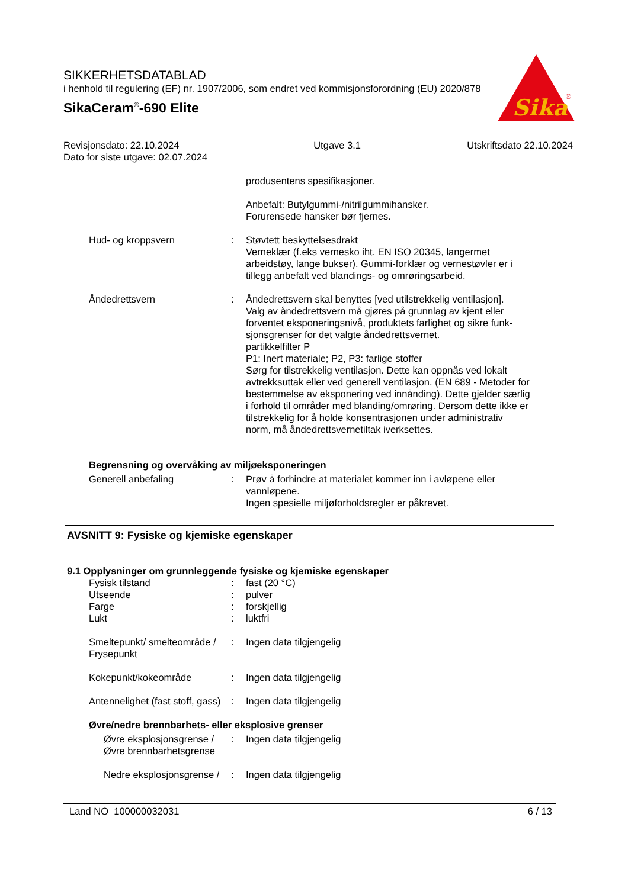SIKKERHETSDATABLAD
i henhold til regulering (EF) nr. 1907/2006, som endret ved kommisjonsforordning (EU) 2020/878
SikaCeram<sup>®</sup>-690 Elite
Sika
®
Revisjonsdato: 22.10.2024
Dato for siste utgave: 02.07.2024
Utgave 3.1 Utskriftsdato 22.10.2024
produsentens spesifikasjoner.
Anbefalt: Butylgummi-/nitrilgummihansker.
Forurensede hansker bør fjernes.
Hud- og kroppsvern : Støvtett beskyttelsesdrakt
Verneklær (f.eks vernesko iht. EN ISO 20345, langermet arbeidstøy, lange bukser). Gummi-forklær og vernestøvler er i tillegg anbefalt ved blandings- og omrøringsarbeid.
Åndedrettsvern : Åndedrettsvern skal benyttes [ved utilstrekkelig ventilasjon].
Valg av åndedrettsvern må gjøres på grunnlag av kjent eller forventet eksponeringsnivå, produktets farlighet og sikre funk-sjonsgrenser for det valgte åndedrettsvernet.
partikkelfilter P
P1: Inert materiale; P2, P3: farlige stoffer
Sørg for tilstrekkelig ventilasjon. Dette kan oppnås ved lokalt avtrekksuttak eller ved generell ventilasjon. (EN 689 - Metoder for bestemmelse av eksponering ved innånding). Dette gjelder særlig i forhold til områder med blanding/omrøring. Dersom dette ikke er tilstrekkelig for å holde konsentrasjonen under administrativ norm, må åndedrettsvernetiltak iverksettes.
Begrensning og overvåking av miljøeksponeringen
Generell anbefaling : Prøv å forhindre at materialet kommer inn i avløpene eller vannløpene.
Ingen spesielle miljøforholdsregler er påkrevet.
AVSNITT 9: Fysiske og kjemiske egenskaper
9.1 Opplysninger om grunnleggende fysiske og kjemiske egenskaper
Fysisk tilstand : fast (20 °C)
Utseende : pulver
Farge : forskjellig
Lukt : luktfri
Smeltepunkt/ smelteområde / Frysepunkt
: Ingen data tilgjengelig
Kokepunkt/kokeområde : Ingen data tilgjengelig
Antennelighet (fast stoff, gass)
: Ingen data tilgjengelig
Øvre/nedre brennbarhets- eller eksplosive grenser
Øvre eksplosjonsgrense / Øvre brennbarhetsgrense
: Ingen data tilgjengelig
Nedre eksplosjonsgrense /
: Ingen data tilgjengelig
Land NO 100000032031 6 / 13